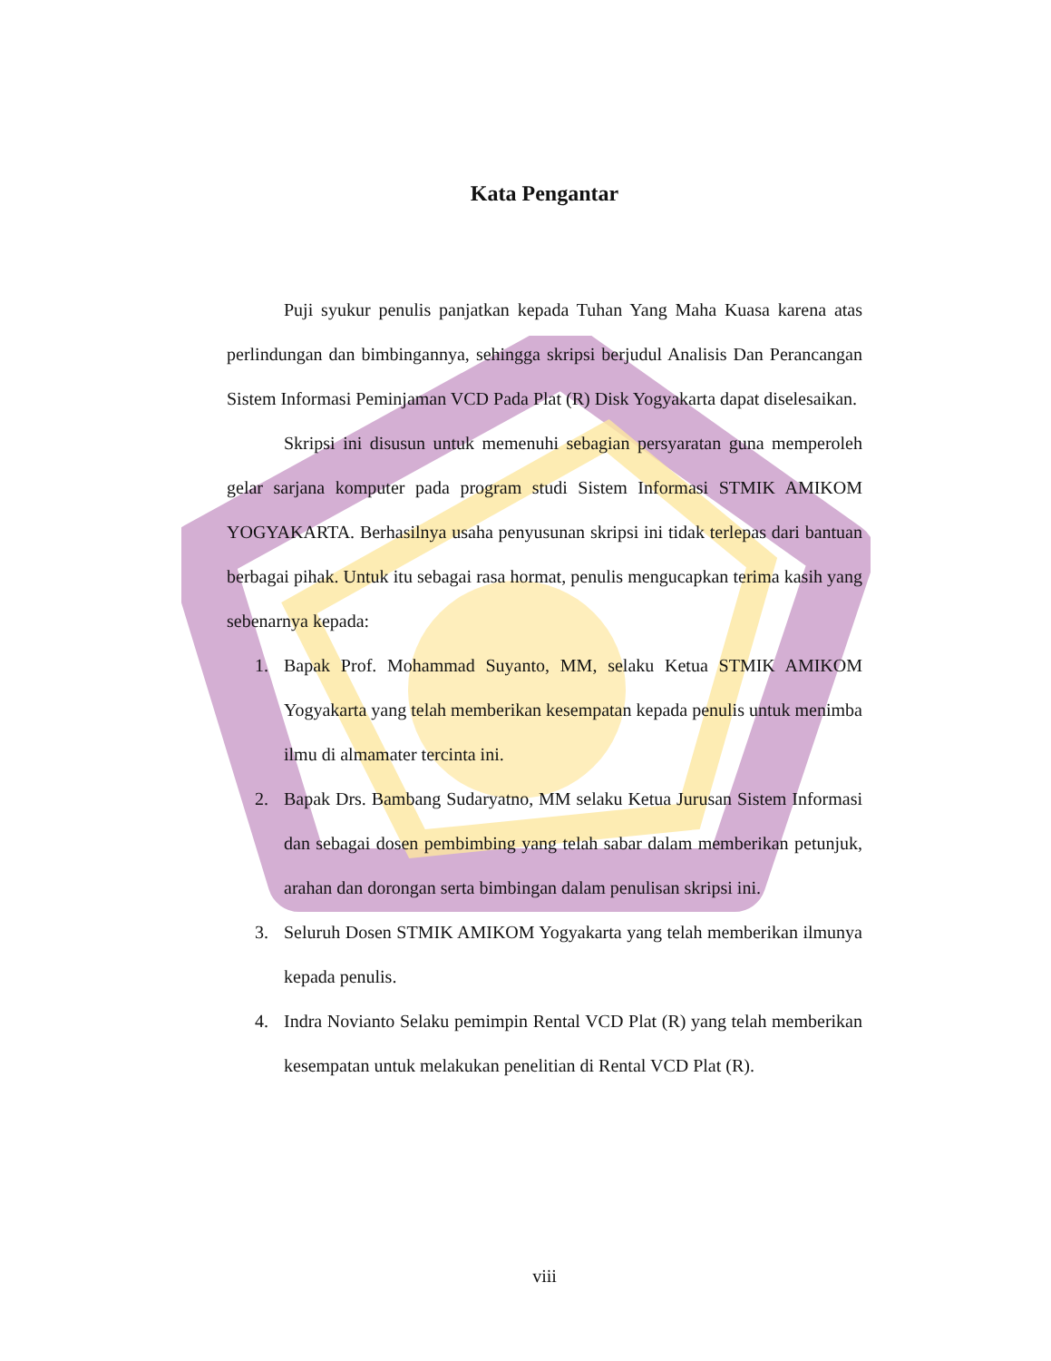Kata Pengantar
Puji syukur penulis panjatkan kepada Tuhan Yang Maha Kuasa karena atas perlindungan dan bimbingannya, sehingga skripsi berjudul Analisis Dan Perancangan Sistem Informasi Peminjaman VCD Pada Plat (R) Disk Yogyakarta dapat diselesaikan.
Skripsi ini disusun untuk memenuhi sebagian persyaratan guna memperoleh gelar sarjana komputer pada program studi Sistem Informasi STMIK AMIKOM YOGYAKARTA. Berhasilnya usaha penyusunan skripsi ini tidak terlepas dari bantuan berbagai pihak. Untuk itu sebagai rasa hormat, penulis mengucapkan terima kasih yang sebenarnya kepada:
1. Bapak Prof. Mohammad Suyanto, MM, selaku Ketua STMIK AMIKOM Yogyakarta yang telah memberikan kesempatan kepada penulis untuk menimba ilmu di almamater tercinta ini.
2. Bapak Drs. Bambang Sudaryatno, MM selaku Ketua Jurusan Sistem Informasi dan sebagai dosen pembimbing yang telah sabar dalam memberikan petunjuk, arahan dan dorongan serta bimbingan dalam penulisan skripsi ini.
3. Seluruh Dosen STMIK AMIKOM Yogyakarta yang telah memberikan ilmunya kepada penulis.
4. Indra Novianto Selaku pemimpin Rental VCD Plat (R) yang telah memberikan kesempatan untuk melakukan penelitian di Rental VCD Plat (R).
viii